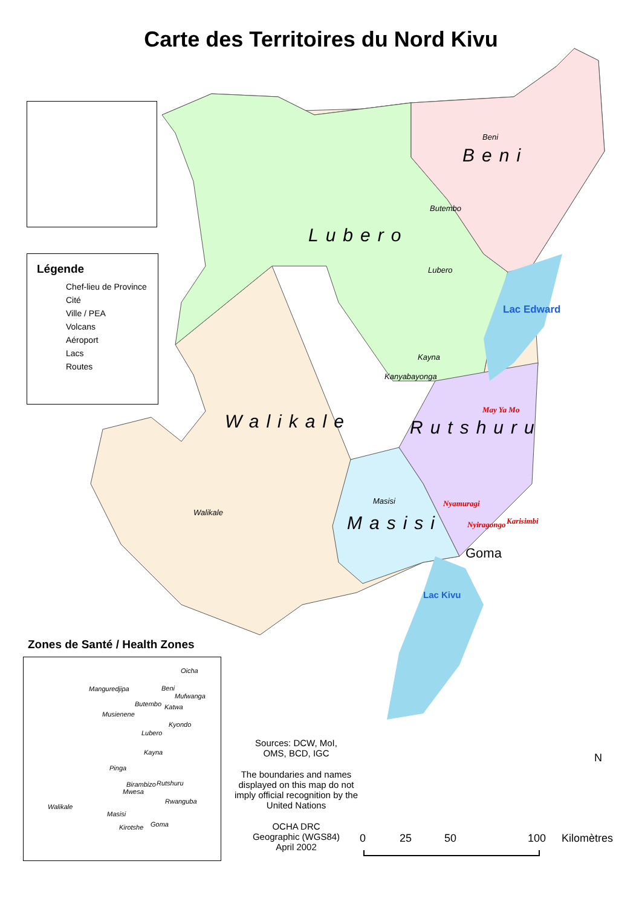Carte des Territoires du Nord Kivu
Lubero
Beni
Walikale Rutshuru
Masisi
Lac Edward
Lac Kivu
Goma
Butembo
Lubero
Beni
Kayna
Kanyabayonga
Walikale
Masisi
May Ya Mo
Nyamuragi
Nyiragongo Karisimbi
Légende
Chef-lieu de Province
Cité
Ville / PEA
Volcans
Aéroport
Lacs
Routes
Zones de Santé / Health Zones
Oicha
Manguredjipa Beni
Mufwanga
Butembo Katwa
Musienene
Kyondo
Lubero
Kayna
Pinga
Birambizo Rutshuru
Mwesa
Rwanguba
Walikale
Masisi
Goma Kirotshe
Sources: DCW, MoI,
OMS, BCD, IGC
The boundaries and names displayed on this map do not imply official recognition by the United Nations
OCHA DRC
Geographic (WGS84)
April 2002
N
0 25 50 100 Kilomètres